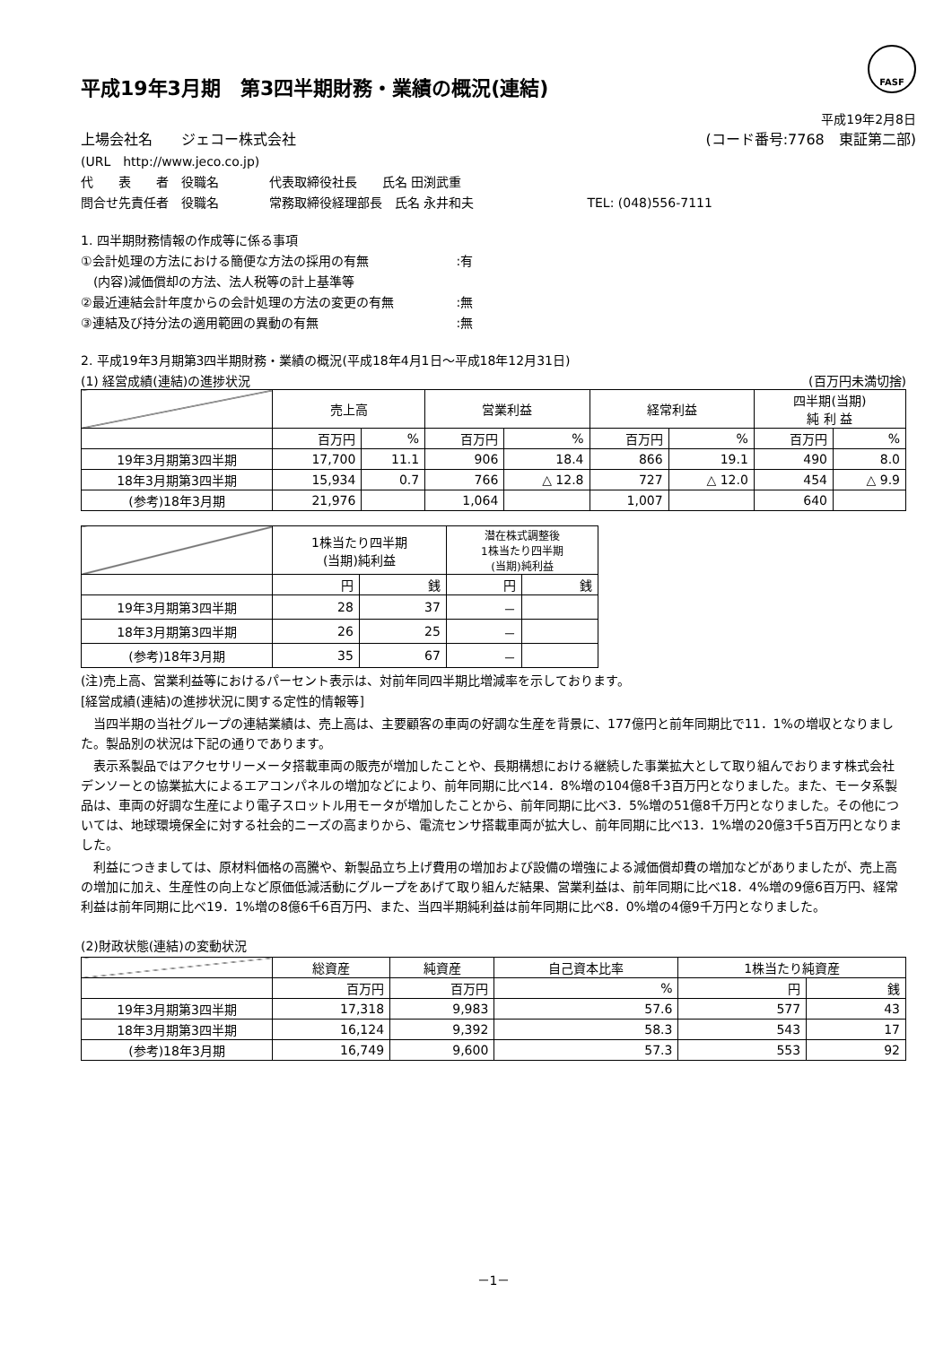FASF
平成19年3月期　第3四半期財務・業績の概況(連結)
平成19年2月8日
上場会社名　　ジェコー株式会社 (コード番号:7768　東証第二部)
(URL　http://www.jeco.co.jp)
代　　表　　者　役職名　　　　代表取締役社長　　氏名 田渕武重
問合せ先責任者　役職名　　　　常務取締役経理部長　氏名 永井和夫　　　　　　　　　TEL: (048)556-7111
1. 四半期財務情報の作成等に係る事項
①会計処理の方法における簡便な方法の採用の有無　　　　　　　:有
　(内容)減価償却の方法、法人税等の計上基準等
②最近連結会計年度からの会計処理の方法の変更の有無　　　　　:無
③連結及び持分法の適用範囲の異動の有無　　　　　　　　　　　:無
2. 平成19年3月期第3四半期財務・業績の概況(平成18年4月1日～平成18年12月31日)
(1) 経営成績(連結)の進捗状況 (百万円未満切捨)
| | 売上高 | | 営業利益 | | 経常利益 | | 四半期(当期) 純 利 益 | |
| --- | --- | --- | --- | --- | --- | --- | --- | --- |
| | 百万円 | % | 百万円 | % | 百万円 | % | 百万円 | % |
| 19年3月期第3四半期 | 17,700 | 11.1 | 906 | 18.4 | 866 | 19.1 | 490 | 8.0 |
| 18年3月期第3四半期 | 15,934 | 0.7 | 766 | △ 12.8 | 727 | △ 12.0 | 454 | △ 9.9 |
| (参考)18年3月期 | 21,976 | | 1,064 | | 1,007 | | 640 | |
| | 1株当たり四半期 (当期)純利益 | | 潜在株式調整後 1株当たり四半期 (当期)純利益 | |
| --- | --- | --- | --- | --- |
| | 円 | 銭 | 円 | 銭 |
| 19年3月期第3四半期 | 28 | 37 | － | |
| 18年3月期第3四半期 | 26 | 25 | － | |
| (参考)18年3月期 | 35 | 67 | － | |
(注)売上高、営業利益等におけるパーセント表示は、対前年同四半期比増減率を示しております。
[経営成績(連結)の進捗状況に関する定性的情報等]
　当四半期の当社グループの連結業績は、売上高は、主要顧客の車両の好調な生産を背景に、177億円と前年同期比で11．1%の増収となりました。製品別の状況は下記の通りであります。
　表示系製品ではアクセサリーメータ搭載車両の販売が増加したことや、長期構想における継続した事業拡大として取り組んでおります株式会社デンソーとの協業拡大によるエアコンパネルの増加などにより、前年同期に比べ14．8%増の104億8千3百万円となりました。また、モータ系製品は、車両の好調な生産により電子スロットル用モータが増加したことから、前年同期に比べ3．5%増の51億8千万円となりました。その他については、地球環境保全に対する社会的ニーズの高まりから、電流センサ搭載車両が拡大し、前年同期に比べ13．1%増の20億3千5百万円となりました。
　利益につきましては、原材料価格の高騰や、新製品立ち上げ費用の増加および設備の増強による減価償却費の増加などがありましたが、売上高の増加に加え、生産性の向上など原価低減活動にグループをあげて取り組んだ結果、営業利益は、前年同期に比べ18．4%増の9億6百万円、経常利益は前年同期に比べ19．1%増の8億6千6百万円、また、当四半期純利益は前年同期に比べ8．0%増の4億9千万円となりました。
(2)財政状態(連結)の変動状況
| | 総資産 | 純資産 | 自己資本比率 | 1株当たり純資産 | |
| --- | --- | --- | --- | --- | --- |
| | 百万円 | 百万円 | % | 円 | 銭 |
| 19年3月期第3四半期 | 17,318 | 9,983 | 57.6 | 577 | 43 |
| 18年3月期第3四半期 | 16,124 | 9,392 | 58.3 | 543 | 17 |
| (参考)18年3月期 | 16,749 | 9,600 | 57.3 | 553 | 92 |
－1－